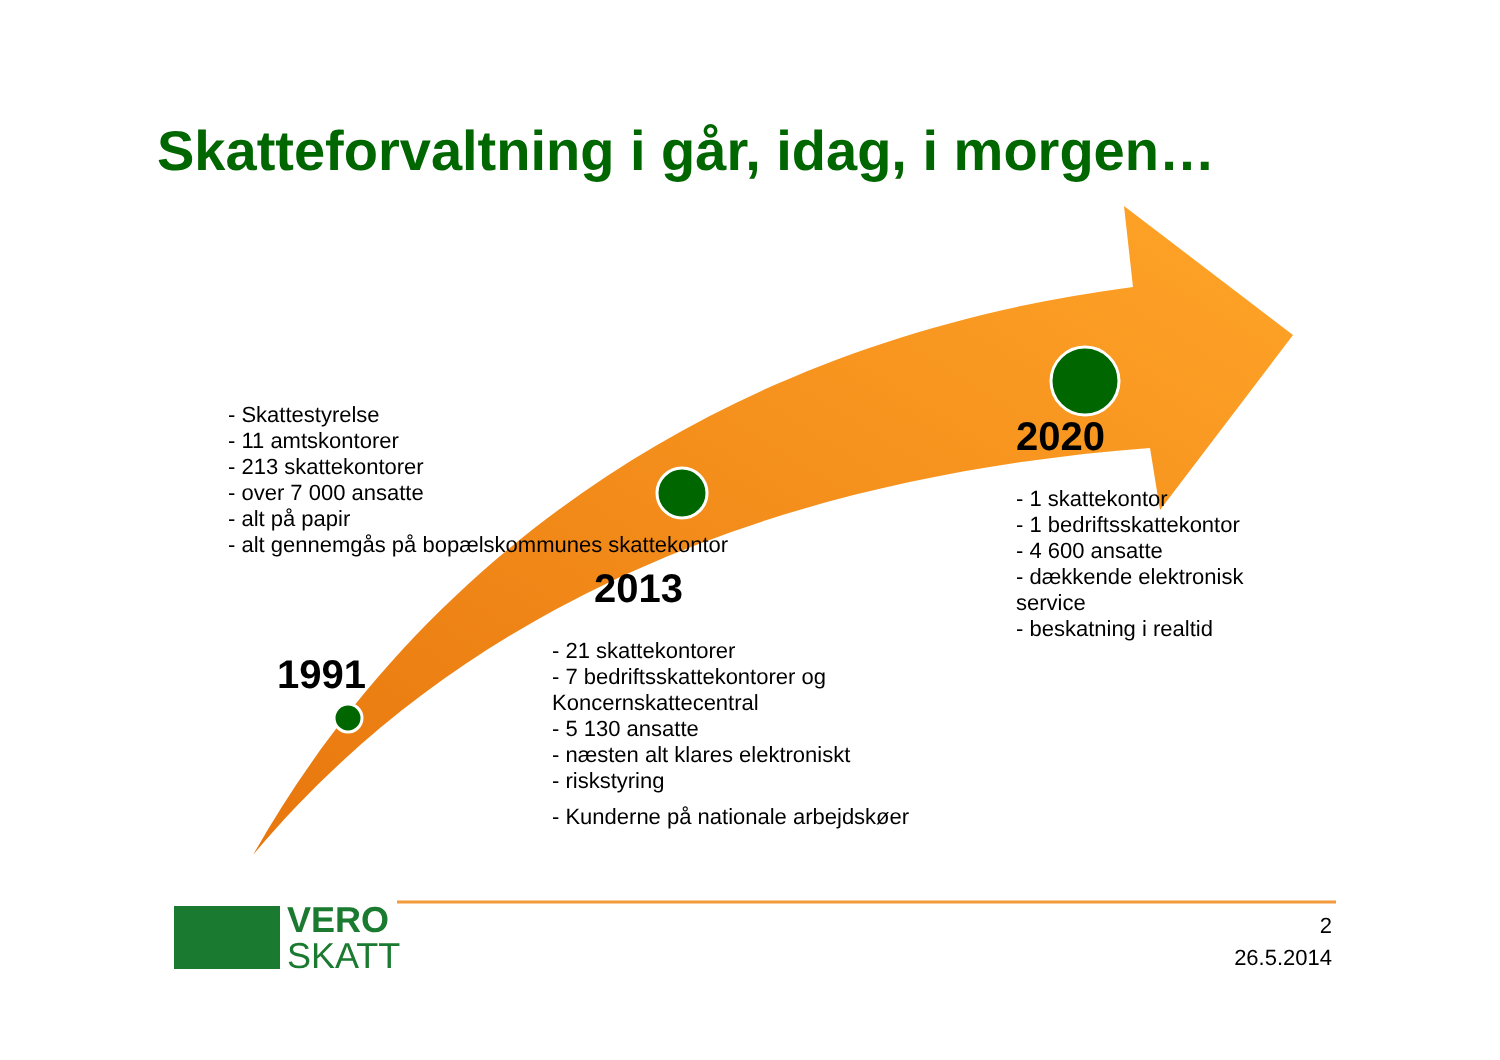Skatteforvaltning i går, idag, i morgen…
- Skattestyrelse
- 11 amtskontorer
- 213 skattekontorer
- over 7 000 ansatte
- alt på papir
- alt gennemgås på bopælskommunes skattekontor
1991
2013
- 21 skattekontorer
- 7 bedriftsskattekontorer og Koncernskattecentral
- 5 130 ansatte
- næsten alt klares elektroniskt
- risk­styring
- Kunderne på nationale arbejdskøer
2020
- 1 skattekontor
- 1 bedriftsskattekontor
- 4 600 ansatte
- dækkende elektronisk service
- beskatning i realtid
VERO
SKATT
2
26.5.2014